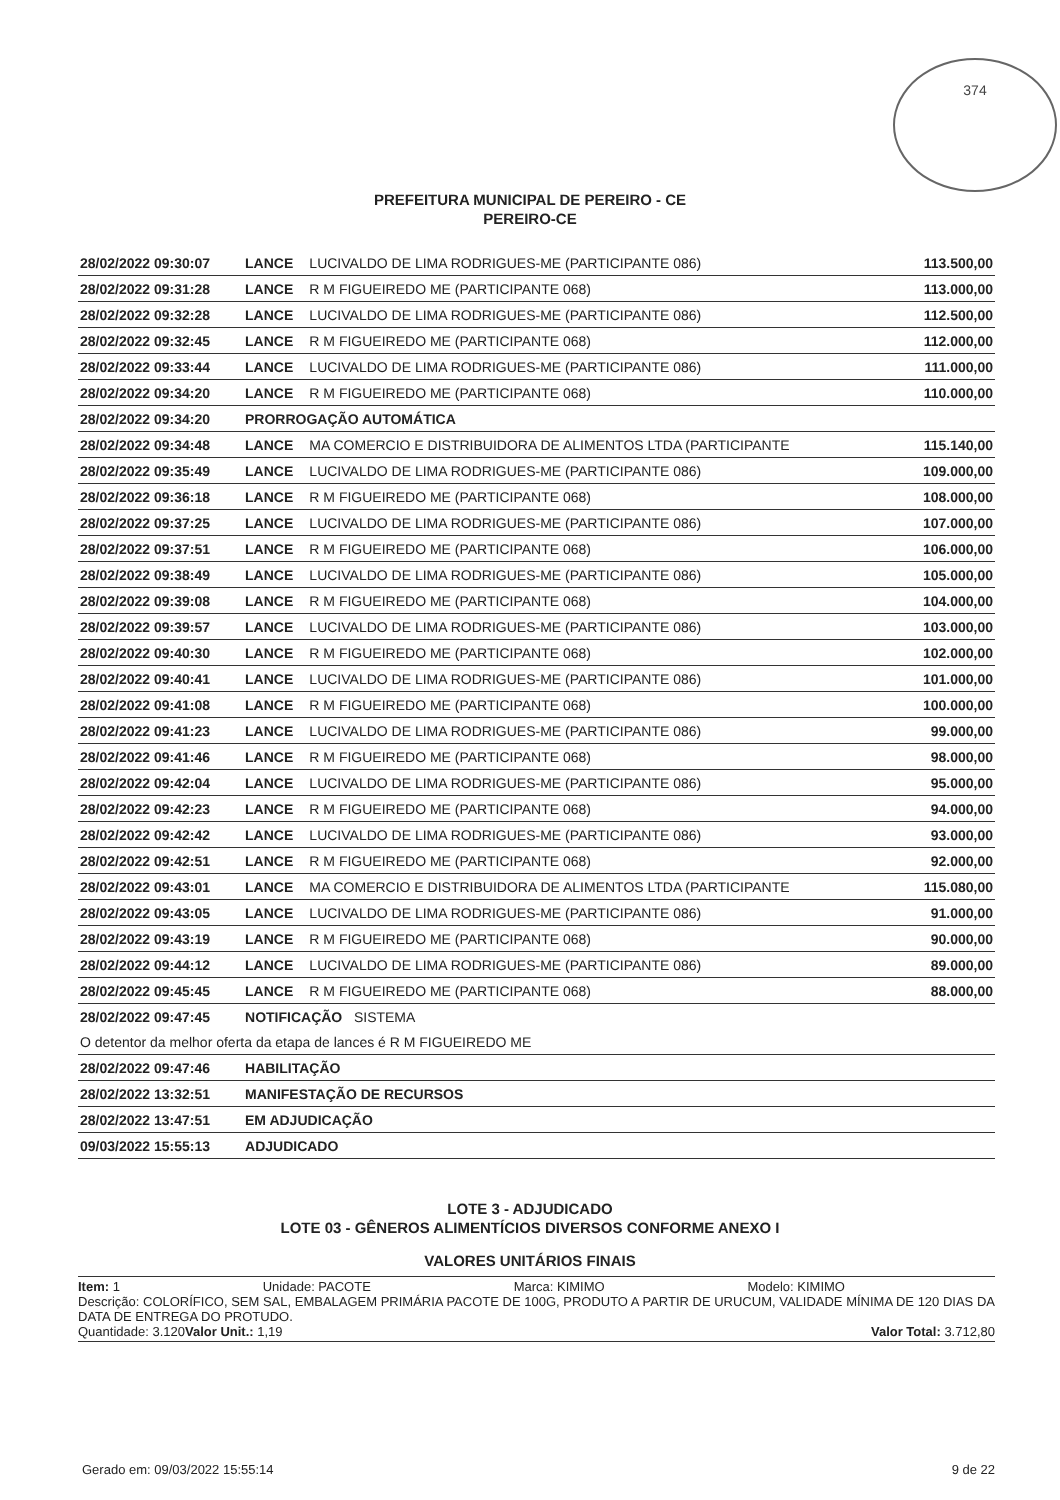374
PREFEITURA MUNICIPAL DE PEREIRO - CE
PEREIRO-CE
| 28/02/2022 09:30:07 | LANCE | LUCIVALDO DE LIMA RODRIGUES-ME (PARTICIPANTE 086) | 113.500,00 |
| 28/02/2022 09:31:28 | LANCE | R M FIGUEIREDO ME (PARTICIPANTE 068) | 113.000,00 |
| 28/02/2022 09:32:28 | LANCE | LUCIVALDO DE LIMA RODRIGUES-ME (PARTICIPANTE 086) | 112.500,00 |
| 28/02/2022 09:32:45 | LANCE | R M FIGUEIREDO ME (PARTICIPANTE 068) | 112.000,00 |
| 28/02/2022 09:33:44 | LANCE | LUCIVALDO DE LIMA RODRIGUES-ME (PARTICIPANTE 086) | 111.000,00 |
| 28/02/2022 09:34:20 | LANCE | R M FIGUEIREDO ME (PARTICIPANTE 068) | 110.000,00 |
| 28/02/2022 09:34:20 | PRORROGAÇÃO AUTOMÁTICA | | |
| 28/02/2022 09:34:48 | LANCE | MA COMERCIO E DISTRIBUIDORA DE ALIMENTOS LTDA (PARTICIPANTE | 115.140,00 |
| 28/02/2022 09:35:49 | LANCE | LUCIVALDO DE LIMA RODRIGUES-ME (PARTICIPANTE 086) | 109.000,00 |
| 28/02/2022 09:36:18 | LANCE | R M FIGUEIREDO ME (PARTICIPANTE 068) | 108.000,00 |
| 28/02/2022 09:37:25 | LANCE | LUCIVALDO DE LIMA RODRIGUES-ME (PARTICIPANTE 086) | 107.000,00 |
| 28/02/2022 09:37:51 | LANCE | R M FIGUEIREDO ME (PARTICIPANTE 068) | 106.000,00 |
| 28/02/2022 09:38:49 | LANCE | LUCIVALDO DE LIMA RODRIGUES-ME (PARTICIPANTE 086) | 105.000,00 |
| 28/02/2022 09:39:08 | LANCE | R M FIGUEIREDO ME (PARTICIPANTE 068) | 104.000,00 |
| 28/02/2022 09:39:57 | LANCE | LUCIVALDO DE LIMA RODRIGUES-ME (PARTICIPANTE 086) | 103.000,00 |
| 28/02/2022 09:40:30 | LANCE | R M FIGUEIREDO ME (PARTICIPANTE 068) | 102.000,00 |
| 28/02/2022 09:40:41 | LANCE | LUCIVALDO DE LIMA RODRIGUES-ME (PARTICIPANTE 086) | 101.000,00 |
| 28/02/2022 09:41:08 | LANCE | R M FIGUEIREDO ME (PARTICIPANTE 068) | 100.000,00 |
| 28/02/2022 09:41:23 | LANCE | LUCIVALDO DE LIMA RODRIGUES-ME (PARTICIPANTE 086) | 99.000,00 |
| 28/02/2022 09:41:46 | LANCE | R M FIGUEIREDO ME (PARTICIPANTE 068) | 98.000,00 |
| 28/02/2022 09:42:04 | LANCE | LUCIVALDO DE LIMA RODRIGUES-ME (PARTICIPANTE 086) | 95.000,00 |
| 28/02/2022 09:42:23 | LANCE | R M FIGUEIREDO ME (PARTICIPANTE 068) | 94.000,00 |
| 28/02/2022 09:42:42 | LANCE | LUCIVALDO DE LIMA RODRIGUES-ME (PARTICIPANTE 086) | 93.000,00 |
| 28/02/2022 09:42:51 | LANCE | R M FIGUEIREDO ME (PARTICIPANTE 068) | 92.000,00 |
| 28/02/2022 09:43:01 | LANCE | MA COMERCIO E DISTRIBUIDORA DE ALIMENTOS LTDA (PARTICIPANTE | 115.080,00 |
| 28/02/2022 09:43:05 | LANCE | LUCIVALDO DE LIMA RODRIGUES-ME (PARTICIPANTE 086) | 91.000,00 |
| 28/02/2022 09:43:19 | LANCE | R M FIGUEIREDO ME (PARTICIPANTE 068) | 90.000,00 |
| 28/02/2022 09:44:12 | LANCE | LUCIVALDO DE LIMA RODRIGUES-ME (PARTICIPANTE 086) | 89.000,00 |
| 28/02/2022 09:45:45 | LANCE | R M FIGUEIREDO ME (PARTICIPANTE 068) | 88.000,00 |
| 28/02/2022 09:47:45 | NOTIFICAÇÃO SISTEMA | | |
| O detentor da melhor oferta da etapa de lances é R M FIGUEIREDO ME | | | |
| 28/02/2022 09:47:46 | HABILITAÇÃO | | |
| 28/02/2022 13:32:51 | MANIFESTAÇÃO DE RECURSOS | | |
| 28/02/2022 13:47:51 | EM ADJUDICAÇÃO | | |
| 09/03/2022 15:55:13 | ADJUDICADO | | |
LOTE 3 - ADJUDICADO
LOTE 03 - GÊNEROS ALIMENTÍCIOS DIVERSOS CONFORME ANEXO I
VALORES UNITÁRIOS FINAIS
Item: 1 Unidade: PACOTE Marca: KIMIMO Modelo: KIMIMO
Descrição: COLORÍFICO, SEM SAL, EMBALAGEM PRIMÁRIA PACOTE DE 100G, PRODUTO A PARTIR DE URUCUM, VALIDADE MÍNIMA DE 120 DIAS DA DATA DE ENTREGA DO PROTUDO.
Quantidade: 3.120 Valor Unit.: 1,19 Valor Total: 3.712,80
Gerado em: 09/03/2022 15:55:14 9 de 22